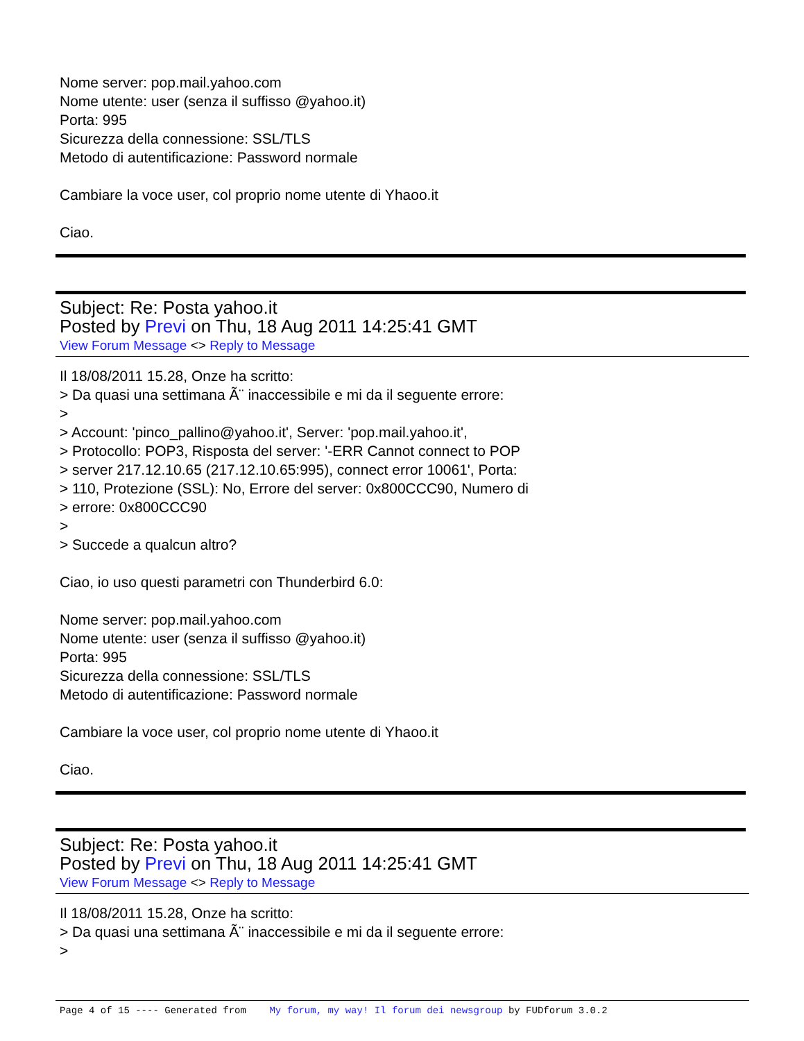Nome server: pop.mail.yahoo.com
Nome utente: user (senza il suffisso @yahoo.it)
Porta: 995
Sicurezza della connessione: SSL/TLS
Metodo di autentificazione: Password normale
Cambiare la voce user, col proprio nome utente di Yhaoo.it
Ciao.
Subject: Re: Posta yahoo.it
Posted by Previ on Thu, 18 Aug 2011 14:25:41 GMT
View Forum Message <> Reply to Message
Il 18/08/2011 15.28, Onze ha scritto:
> Da quasi una settimana Ã¨ inaccessibile e mi da il seguente errore:
>
> Account: 'pinco_pallino@yahoo.it', Server: 'pop.mail.yahoo.it',
> Protocollo: POP3, Risposta del server: '-ERR Cannot connect to POP
> server 217.12.10.65 (217.12.10.65:995), connect error 10061', Porta:
> 110, Protezione (SSL): No, Errore del server: 0x800CCC90, Numero di
> errore: 0x800CCC90
>
> Succede a qualcun altro?
Ciao, io uso questi parametri con Thunderbird 6.0:
Nome server: pop.mail.yahoo.com
Nome utente: user (senza il suffisso @yahoo.it)
Porta: 995
Sicurezza della connessione: SSL/TLS
Metodo di autentificazione: Password normale
Cambiare la voce user, col proprio nome utente di Yhaoo.it
Ciao.
Subject: Re: Posta yahoo.it
Posted by Previ on Thu, 18 Aug 2011 14:25:41 GMT
View Forum Message <> Reply to Message
Il 18/08/2011 15.28, Onze ha scritto:
> Da quasi una settimana Ã¨ inaccessibile e mi da il seguente errore:
>
Page 4 of 15 ---- Generated from My forum, my way! Il forum dei newsgroup by FUDforum 3.0.2